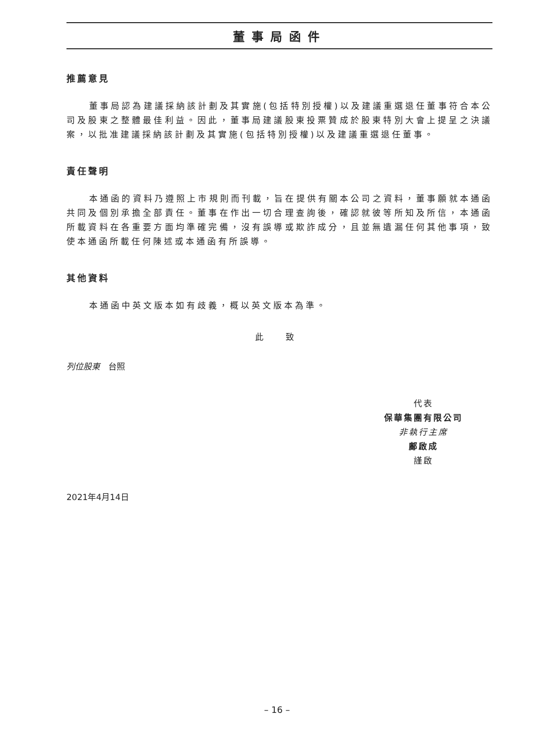董事局函件
推薦意見
董事局認為建議採納該計劃及其實施(包括特別授權)以及建議重選退任董事符合本公司及股東之整體最佳利益。因此，董事局建議股東投票贊成於股東特別大會上提呈之決議案，以批准建議採納該計劃及其實施(包括特別授權)以及建議重選退任董事。
責任聲明
本通函的資料乃遵照上市規則而刊載，旨在提供有關本公司之資料，董事願就本通函共同及個別承擔全部責任。董事在作出一切合理查詢後，確認就彼等所知及所信，本通函所載資料在各重要方面均準確完備，沒有誤導或欺詐成分，且並無遺漏任何其他事項，致使本通函所載任何陳述或本通函有所誤導。
其他資料
本通函中英文版本如有歧義，概以英文版本為準。
此 致
列位股東　台照
代表
保華集團有限公司
非執行主席
鄺啟成
謹啟
2021年4月14日
– 16 –